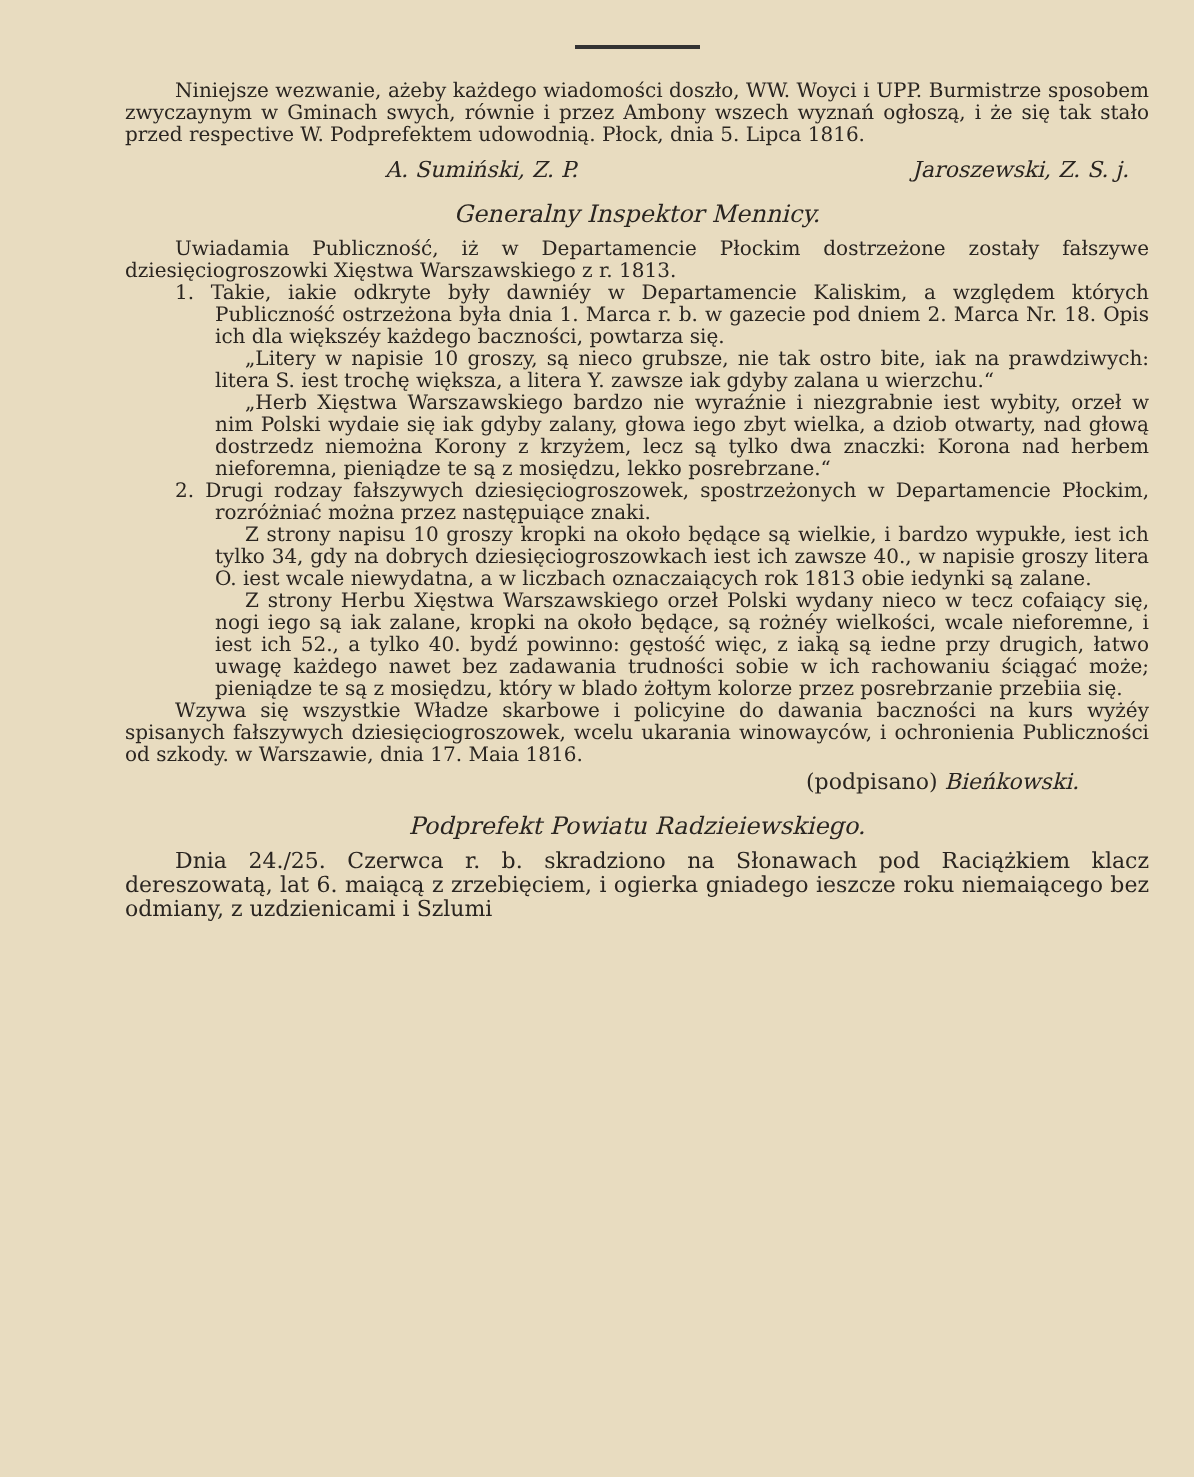Niniejsze wezwanie, ażeby każdego wiadomości doszło, WW. Woyci i UPP. Burmistrze sposobem zwyczaynym w Gminach swych, równie i przez Ambony wszech wyznań ogłoszą, i że się tak stało przed respective W. Podprefektem udowodnią. Płock, dnia 5. Lipca 1816.
A. Sumiński, Z. P. Jaroszewski, Z. S. j.
Generalny Inspektor Mennicy.
Uwiadamia Publiczność, iż w Departamencie Płockim dostrzeżone zostały fałszywe dziesięciogroszowki Xięstwa Warszawskiego z r. 1813.
1. Takie, iakie odkryte były dawniéy w Departamencie Kaliskim, a względem których Publiczność ostrzeżona była dnia 1. Marca r. b. w gazecie pod dniem 2. Marca Nr. 18. Opis ich dla większéy każdego baczności, powtarza się.
„Litery w napisie 10 groszy, są nieco grubsze, nie tak ostro bite, iak na prawdziwych: litera S. iest trochę większa, a litera Y. zawsze iak gdyby zalana u wierzchu.“
„Herb Xięstwa Warszawskiego bardzo nie wyraźnie i niezgrabnie iest wybity, orzeł w nim Polski wydaie się iak gdyby zalany, głowa iego zbyt wielka, a dziob otwarty, nad głową dostrzedz niemożna Korony z krzyżem, lecz są tylko dwa znaczki: Korona nad herbem nieforemna, pieniądze te są z mosiędzu, lekko posrebrzane.“
2. Drugi rodzay fałszywych dziesięciogroszowek, spostrzeżonych w Departamencie Płockim, rozróżniać można przez następuiące znaki.
Z strony napisu 10 groszy kropki na około będące są wielkie, i bardzo wypukłe, iest ich tylko 34, gdy na dobrych dziesięciogroszowkach iest ich zawsze 40., w napisie groszy litera O. iest wcale niewydatna, a w liczbach oznaczaiących rok 1813 obie iedynki są zalane.
Z strony Herbu Xięstwa Warszawskiego orzeł Polski wydany nieco w tecz cofaiący się, nogi iego są iak zalane, kropki na około będące, są rożnéy wielkości, wcale nieforemne, i iest ich 52., a tylko 40. bydź powinno: gęstość więc, z iaką są iedne przy drugich, łatwo uwagę każdego nawet bez zadawania trudności sobie w ich rachowaniu ściągać może; pieniądze te są z mosiędzu, który w blado żołtym kolorze przez posrebrzanie przebiia się.
Wzywa się wszystkie Władze skarbowe i policyine do dawania baczności na kurs wyżéy spisanych fałszywych dziesięciogroszowek, wcelu ukarania winowayców, i ochronienia Publiczności od szkody. w Warszawie, dnia 17. Maia 1816.
(podpisano) Bieńkowski.
Podprefekt Powiatu Radzieiewskiego.
Dnia 24./25. Czerwca r. b. skradziono na Słonawach pod Raciążkiem klacz dereszowatą, lat 6. maiącą z zrzebięciem, i ogierka gniadego ieszcze roku niemaiącego bez odmiany, z uzdzienicami i Szlumi